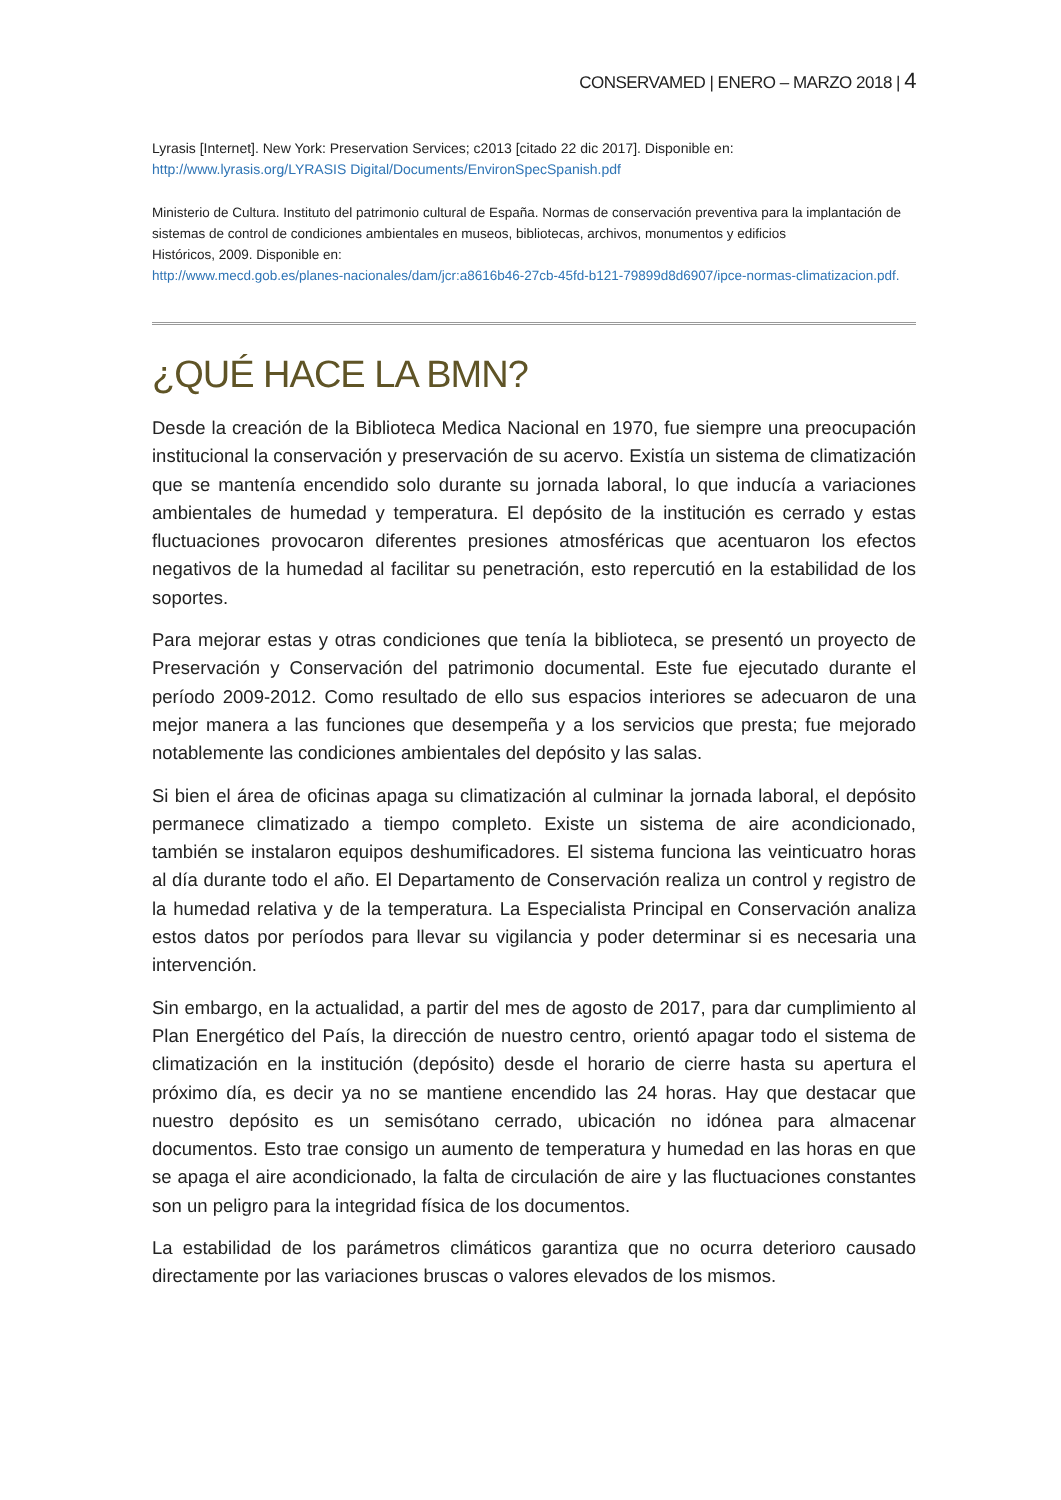CONSERVAMED | ENERO – MARZO 2018 | 4
Lyrasis [Internet]. New York: Preservation Services; c2013 [citado 22 dic 2017]. Disponible en:
http://www.lyrasis.org/LYRASIS Digital/Documents/EnvironSpecSpanish.pdf
Ministerio de Cultura. Instituto del patrimonio cultural de España. Normas de conservación preventiva para la implantación de sistemas de control de condiciones ambientales en museos, bibliotecas, archivos, monumentos y edificios
Históricos, 2009. Disponible en:
http://www.mecd.gob.es/planes-nacionales/dam/jcr:a8616b46-27cb-45fd-b121-79899d8d6907/ipce-normas-climatizacion.pdf.
¿QUÉ HACE LA BMN?
Desde la creación de la Biblioteca Medica Nacional en 1970, fue siempre una preocupación institucional la conservación y preservación de su acervo. Existía un sistema de climatización que se mantenía encendido solo durante su jornada laboral, lo que inducía a variaciones ambientales de humedad y temperatura. El depósito de la institución es cerrado y estas fluctuaciones provocaron diferentes presiones atmosféricas que acentuaron los efectos negativos de la humedad al facilitar su penetración, esto repercutió en la estabilidad de los soportes.
Para mejorar estas y otras condiciones que tenía la biblioteca, se presentó un proyecto de Preservación y Conservación del patrimonio documental. Este fue ejecutado durante el período 2009-2012. Como resultado de ello sus espacios interiores se adecuaron de una mejor manera a las funciones que desempeña y a los servicios que presta; fue mejorado notablemente las condiciones ambientales del depósito y las salas.
Si bien el área de oficinas apaga su climatización al culminar la jornada laboral, el depósito permanece climatizado a tiempo completo. Existe un sistema de aire acondicionado, también se instalaron equipos deshumificadores. El sistema funciona las veinticuatro horas al día durante todo el año. El Departamento de Conservación realiza un control y registro de la humedad relativa y de la temperatura. La Especialista Principal en Conservación analiza estos datos por períodos para llevar su vigilancia y poder determinar si es necesaria una intervención.
Sin embargo, en la actualidad, a partir del mes de agosto de 2017, para dar cumplimiento al Plan Energético del País, la dirección de nuestro centro, orientó apagar todo el sistema de climatización en la institución (depósito) desde el horario de cierre hasta su apertura el próximo día, es decir ya no se mantiene encendido las 24 horas. Hay que destacar que nuestro depósito es un semisótano cerrado, ubicación no idónea para almacenar documentos. Esto trae consigo un aumento de temperatura y humedad en las horas en que se apaga el aire acondicionado, la falta de circulación de aire y las fluctuaciones constantes son un peligro para la integridad física de los documentos.
La estabilidad de los parámetros climáticos garantiza que no ocurra deterioro causado directamente por las variaciones bruscas o valores elevados de los mismos.